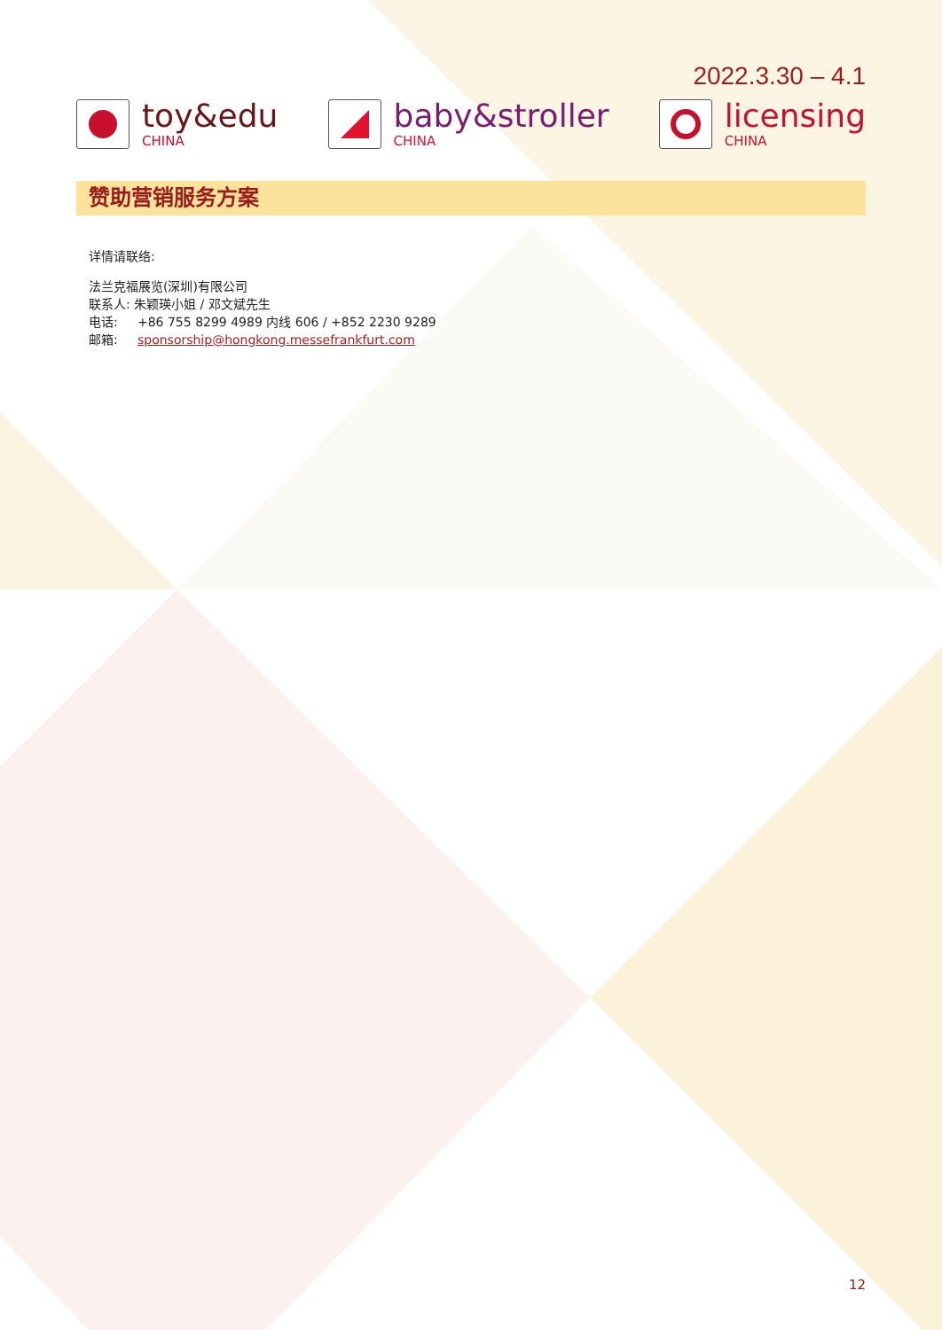2022.3.30 – 4.1
toy&edu
CHINA
baby&stroller
CHINA
licensing
CHINA
赞助营销服务方案
详情请联络:
法兰克福展览(深圳)有限公司
联系人: 朱颖瑛小姐 / 邓文斌先生
电话: +86 755 8299 4989 内线 606 / +852 2230 9289
邮箱: sponsorship@hongkong.messefrankfurt.com
12